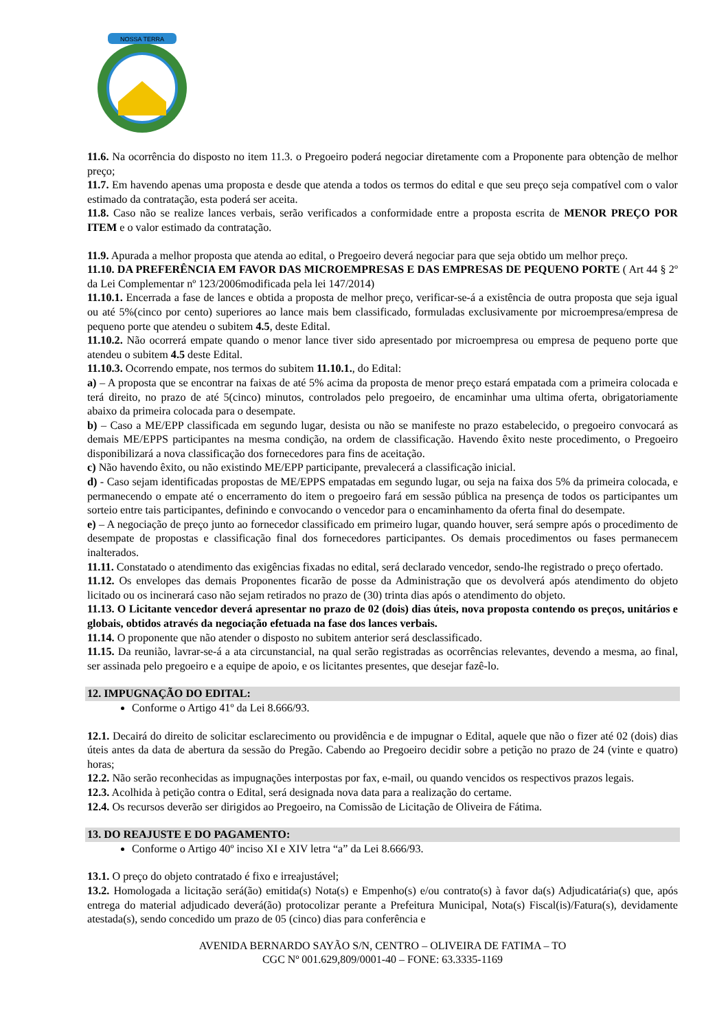NOSSA TERRA
11.6. Na ocorrência do disposto no item 11.3. o Pregoeiro poderá negociar diretamente com a Proponente para obtenção de melhor preço;
11.7. Em havendo apenas uma proposta e desde que atenda a todos os termos do edital e que seu preço seja compatível com o valor estimado da contratação, esta poderá ser aceita.
11.8. Caso não se realize lances verbais, serão verificados a conformidade entre a proposta escrita de MENOR PREÇO POR ITEM e o valor estimado da contratação.
11.9. Apurada a melhor proposta que atenda ao edital, o Pregoeiro deverá negociar para que seja obtido um melhor preço.
11.10. DA PREFERÊNCIA EM FAVOR DAS MICROEMPRESAS E DAS EMPRESAS DE PEQUENO PORTE ( Art 44 § 2º da Lei Complementar nº 123/2006modificada pela lei 147/2014)
11.10.1. Encerrada a fase de lances e obtida a proposta de melhor preço, verificar-se-á a existência de outra proposta que seja igual ou até 5%(cinco por cento) superiores ao lance mais bem classificado, formuladas exclusivamente por microempresa/empresa de pequeno porte que atendeu o subitem 4.5, deste Edital.
11.10.2. Não ocorrerá empate quando o menor lance tiver sido apresentado por microempresa ou empresa de pequeno porte que atendeu o subitem 4.5 deste Edital.
11.10.3. Ocorrendo empate, nos termos do subitem 11.10.1., do Edital:
a) – A proposta que se encontrar na faixas de até 5% acima da proposta de menor preço estará empatada com a primeira colocada e terá direito, no prazo de até 5(cinco) minutos, controlados pelo pregoeiro, de encaminhar uma ultima oferta, obrigatoriamente abaixo da primeira colocada para o desempate.
b) – Caso a ME/EPP classificada em segundo lugar, desista ou não se manifeste no prazo estabelecido, o pregoeiro convocará as demais ME/EPPS participantes na mesma condição, na ordem de classificação. Havendo êxito neste procedimento, o Pregoeiro disponibilizará a nova classificação dos fornecedores para fins de aceitação.
c) Não havendo êxito, ou não existindo ME/EPP participante, prevalecerá a classificação inicial.
d) - Caso sejam identificadas propostas de ME/EPPS empatadas em segundo lugar, ou seja na faixa dos 5% da primeira colocada, e permanecendo o empate até o encerramento do item o pregoeiro fará em sessão pública na presença de todos os participantes um sorteio entre tais participantes, definindo e convocando o vencedor para o encaminhamento da oferta final do desempate.
e) – A negociação de preço junto ao fornecedor classificado em primeiro lugar, quando houver, será sempre após o procedimento de desempate de propostas e classificação final dos fornecedores participantes. Os demais procedimentos ou fases permanecem inalterados.
11.11. Constatado o atendimento das exigências fixadas no edital, será declarado vencedor, sendo-lhe registrado o preço ofertado.
11.12. Os envelopes das demais Proponentes ficarão de posse da Administração que os devolverá após atendimento do objeto licitado ou os incinerará caso não sejam retirados no prazo de (30) trinta dias após o atendimento do objeto.
11.13. O Licitante vencedor deverá apresentar no prazo de 02 (dois) dias úteis, nova proposta contendo os preços, unitários e globais, obtidos através da negociação efetuada na fase dos lances verbais.
11.14. O proponente que não atender o disposto no subitem anterior será desclassificado.
11.15. Da reunião, lavrar-se-á a ata circunstancial, na qual serão registradas as ocorrências relevantes, devendo a mesma, ao final, ser assinada pelo pregoeiro e a equipe de apoio, e os licitantes presentes, que desejar fazê-lo.
12. IMPUGNAÇÃO DO EDITAL:
Conforme o Artigo 41º da Lei 8.666/93.
12.1. Decairá do direito de solicitar esclarecimento ou providência e de impugnar o Edital, aquele que não o fizer até 02 (dois) dias úteis antes da data de abertura da sessão do Pregão. Cabendo ao Pregoeiro decidir sobre a petição no prazo de 24 (vinte e quatro) horas;
12.2. Não serão reconhecidas as impugnações interpostas por fax, e-mail, ou quando vencidos os respectivos prazos legais.
12.3. Acolhida à petição contra o Edital, será designada nova data para a realização do certame.
12.4. Os recursos deverão ser dirigidos ao Pregoeiro, na Comissão de Licitação de Oliveira de Fátima.
13. DO REAJUSTE E DO PAGAMENTO:
Conforme o Artigo 40º inciso XI e XIV letra “a” da Lei 8.666/93.
13.1. O preço do objeto contratado é fixo e irreajustável;
13.2. Homologada a licitação será(ão) emitida(s) Nota(s) e Empenho(s) e/ou contrato(s) à favor da(s) Adjudicatária(s) que, após entrega do material adjudicado deverá(ão) protocolizar perante a Prefeitura Municipal, Nota(s) Fiscal(is)/Fatura(s), devidamente atestada(s), sendo concedido um prazo de 05 (cinco) dias para conferência e
AVENIDA BERNARDO SAYÃO S/N, CENTRO – OLIVEIRA DE FATIMA – TO
CGC Nº 001.629,809/0001-40 – FONE: 63.3335-1169